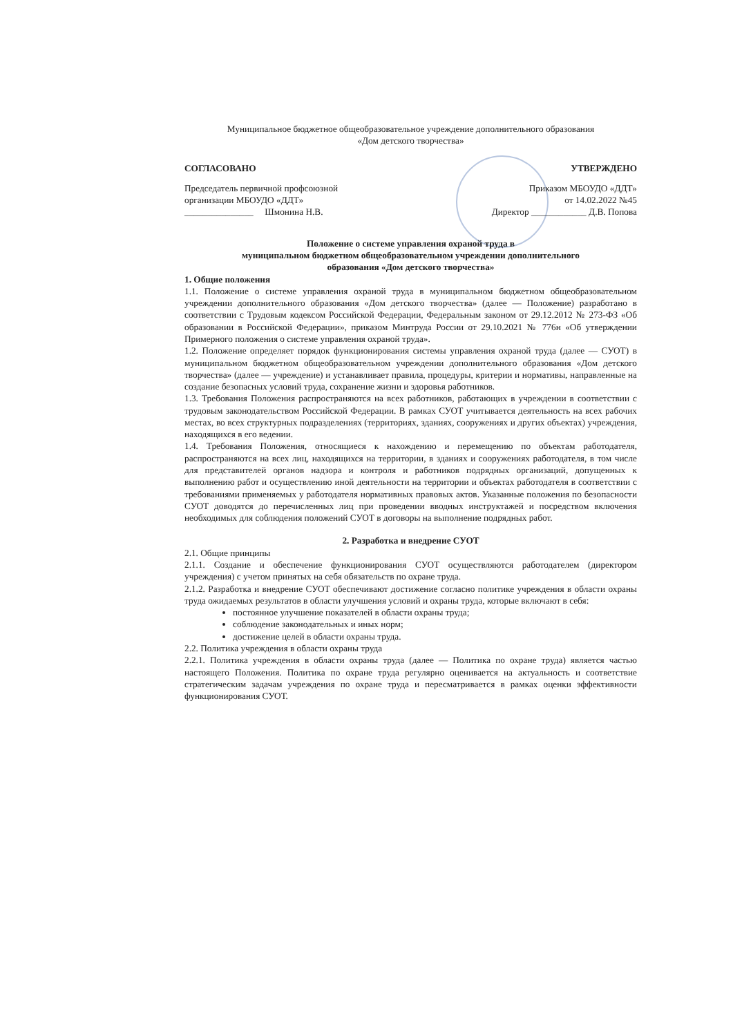Муниципальное бюджетное общеобразовательное учреждение дополнительного образования
«Дом детского творчества»
СОГЛАСОВАНО УТВЕРЖДЕНО
Председатель первичной профсоюзной
организации МБОУДО «ДДТ»
_______________ Шмонина Н.В.
Приказом МБОУДО «ДДТ»
от 14.02.2022 №45
Директор ____________ Д.В. Попова
Положение о системе управления охраной труда в
муниципальном бюджетном общеобразовательном учреждении дополнительного
образования «Дом детского творчества»
1. Общие положения
1.1. Положение о системе управления охраной труда в муниципальном бюджетном общеобразовательном учреждении дополнительного образования «Дом детского творчества» (далее — Положение) разработано в соответствии с Трудовым кодексом Российской Федерации, Федеральным законом от 29.12.2012 № 273-ФЗ «Об образовании в Российской Федерации», приказом Минтруда России от 29.10.2021 № 776н «Об утверждении Примерного положения о системе управления охраной труда».
1.2. Положение определяет порядок функционирования системы управления охраной труда (далее — СУОТ) в муниципальном бюджетном общеобразовательном учреждении дополнительного образования «Дом детского творчества» (далее — учреждение) и устанавливает правила, процедуры, критерии и нормативы, направленные на создание безопасных условий труда, сохранение жизни и здоровья работников.
1.3. Требования Положения распространяются на всех работников, работающих в учреждении в соответствии с трудовым законодательством Российской Федерации. В рамках СУОТ учитывается деятельность на всех рабочих местах, во всех структурных подразделениях (территориях, зданиях, сооружениях и других объектах) учреждения, находящихся в его ведении.
1.4. Требования Положения, относящиеся к нахождению и перемещению по объектам работодателя, распространяются на всех лиц, находящихся на территории, в зданиях и сооружениях работодателя, в том числе для представителей органов надзора и контроля и работников подрядных организаций, допущенных к выполнению работ и осуществлению иной деятельности на территории и объектах работодателя в соответствии с требованиями применяемых у работодателя нормативных правовых актов. Указанные положения по безопасности СУОТ доводятся до перечисленных лиц при проведении вводных инструктажей и посредством включения необходимых для соблюдения положений СУОТ в договоры на выполнение подрядных работ.
2. Разработка и внедрение СУОТ
2.1. Общие принципы
2.1.1. Создание и обеспечение функционирования СУОТ осуществляются работодателем (директором учреждения) с учетом принятых на себя обязательств по охране труда.
2.1.2. Разработка и внедрение СУОТ обеспечивают достижение согласно политике учреждения в области охраны труда ожидаемых результатов в области улучшения условий и охраны труда, которые включают в себя:
постоянное улучшение показателей в области охраны труда;
соблюдение законодательных и иных норм;
достижение целей в области охраны труда.
2.2. Политика учреждения в области охраны труда
2.2.1. Политика учреждения в области охраны труда (далее — Политика по охране труда) является частью настоящего Положения. Политика по охране труда регулярно оценивается на актуальность и соответствие стратегическим задачам учреждения по охране труда и пересматривается в рамках оценки эффективности функционирования СУОТ.